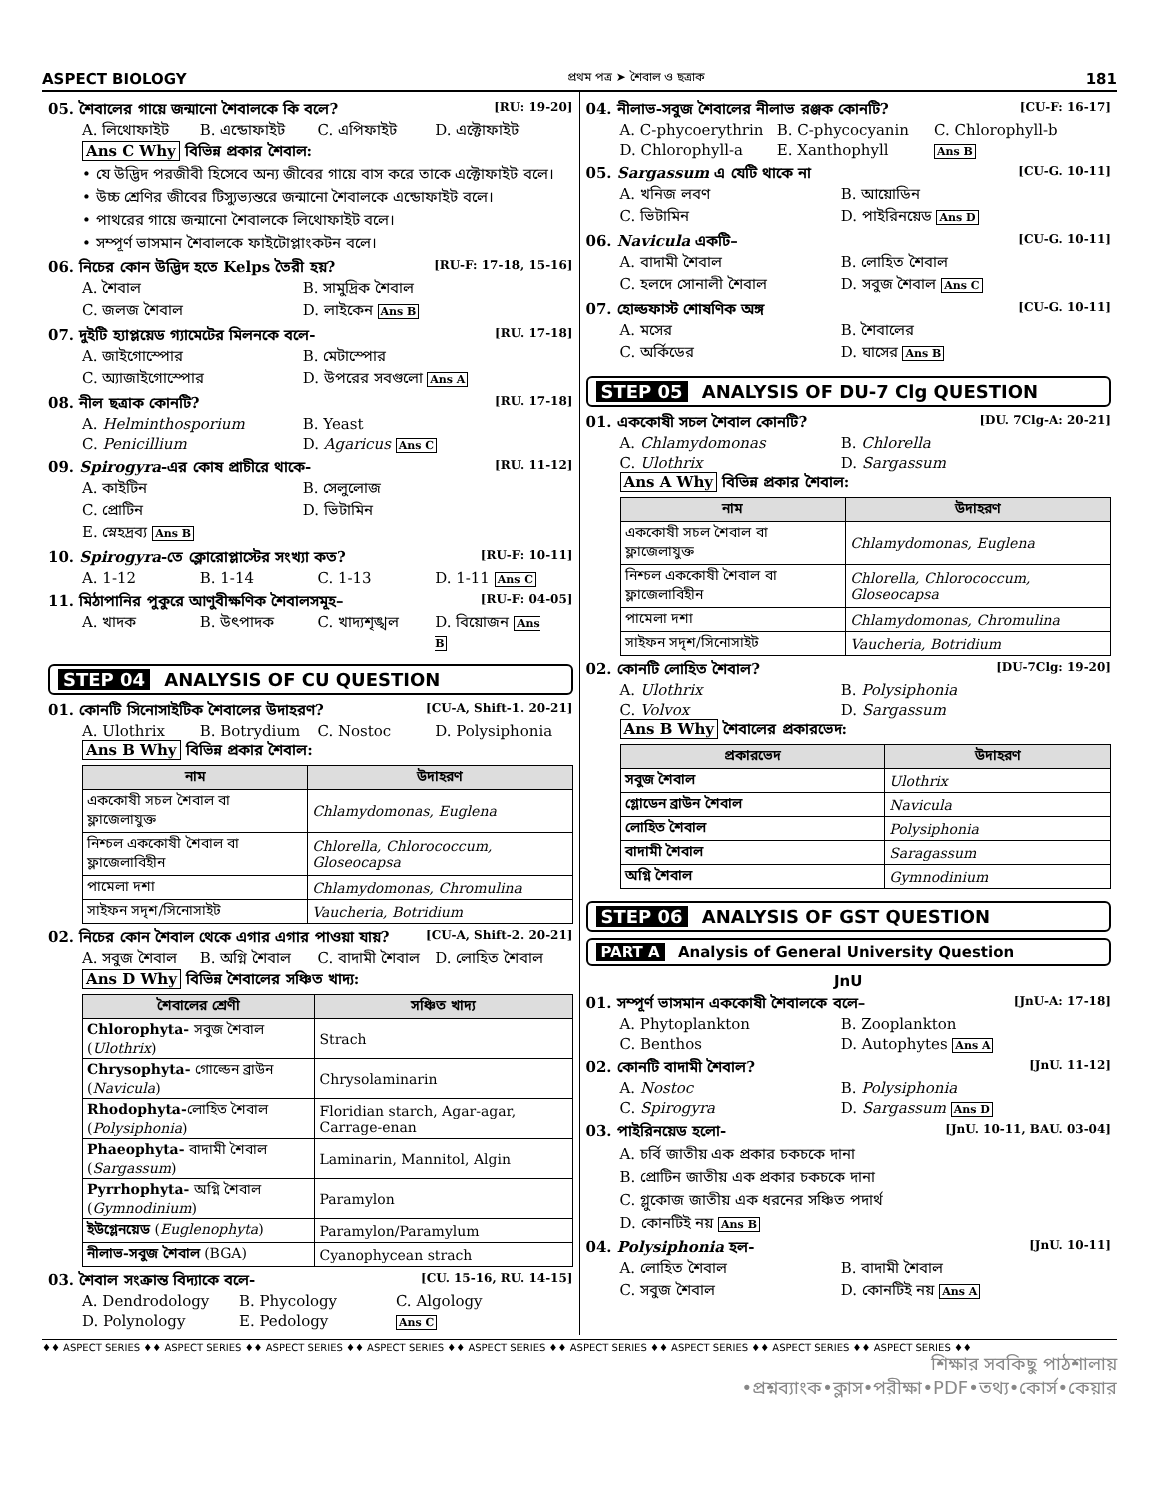ASPECT BIOLOGY প্রথম পত্র ➤ শৈবাল ও ছত্রাক 181
05. শৈবালের গায়ে জন্মানো শৈবালকে কি বলে? [RU: 19-20]
A. লিথোফাইট B. এন্ডোফাইট C. এপিফাইট D. এক্টোফাইট
Ans C Why বিভিন্ন প্রকার শৈবাল:
• যে উদ্ভিদ পরজীবী হিসেবে অন্য জীবের গায়ে বাস করে তাকে এক্টোফাইট বলে।
• উচ্চ শ্রেণির জীবের টিস্যুভ্যন্তরে জন্মানো শৈবালকে এন্ডোফাইট বলে।
• পাথরের গায়ে জন্মানো শৈবালকে লিথোফাইট বলে।
• সম্পূর্ণ ভাসমান শৈবালকে ফাইটোপ্লাংকটন বলে।
06. নিচের কোন উদ্ভিদ হতে Kelps তৈরী হয়? [RU-F: 17-18, 15-16]
A. শৈবাল B. সামুদ্রিক শৈবাল C. জলজ শৈবাল D. লাইকেন Ans B
07. দুইটি হ্যাপ্লয়েড গ্যামেটের মিলনকে বলে- [RU. 17-18]
A. জাইগোস্পোর B. মেটাস্পোর C. অ্যাজাইগোস্পোর D. উপরের সবগুলো Ans A
08. নীল ছত্রাক কোনটি? [RU. 17-18]
A. Helminthosporium B. Yeast C. Penicillium D. Agaricus Ans C
09. Spirogyra-এর কোষ প্রাচীরে থাকে- [RU. 11-12]
A. কাইটিন B. সেলুলোজ C. প্রোটিন D. ভিটামিন E. স্নেহদ্রব্য Ans B
10. Spirogyra-তে ক্লোরোপ্লাস্টের সংখ্যা কত? [RU-F: 10-11]
A. 1-12 B. 1-14 C. 1-13 D. 1-11 Ans C
11. মিঠাপানির পুকুরে আণুবীক্ষণিক শৈবালসমূহ– [RU-F: 04-05]
A. খাদক B. উৎপাদক C. খাদ্যশৃঙ্খল D. বিয়োজন Ans B
STEP 04 ANALYSIS OF CU QUESTION
01. কোনটি সিনোসাইটিক শৈবালের উদাহরণ? [CU-A, Shift-1. 20-21]
A. Ulothrix B. Botrydium C. Nostoc D. Polysiphonia
Ans B Why বিভিন্ন প্রকার শৈবাল:
| নাম | উদাহরণ |
| --- | --- |
| এককোষী সচল শৈবাল বা ফ্লাজেলাযুক্ত | Chlamydomonas, Euglena |
| নিশ্চল এককোষী শৈবাল বা ফ্লাজেলাবিহীন | Chlorella, Chlorococcum, Gloseocapsa |
| পামেলা দশা | Chlamydomonas, Chromulina |
| সাইফন সদৃশ/সিনোসাইট | Vaucheria, Botridium |
02. নিচের কোন শৈবাল থেকে এগার এগার পাওয়া যায়? [CU-A, Shift-2. 20-21]
A. সবুজ শৈবাল B. অগ্নি শৈবাল C. বাদামী শৈবাল D. লোহিত শৈবাল
Ans D Why বিভিন্ন শৈবালের সঞ্চিত খাদ্য:
| শৈবালের শ্রেণী | সঞ্চিত খাদ্য |
| --- | --- |
| Chlorophyta- সবুজ শৈবাল ( Ulothrix ) | Strach |
| Chrysophyta- গোল্ডেন ব্রাউন ( Navicula ) | Chrysolaminarin |
| Rhodophyta- লোহিত শৈবাল ( Polysiphonia ) | Floridian starch, Agar-agar, Carrage-enan |
| Phaeophyta- বাদামী শৈবাল ( Sargassum ) | Laminarin, Mannitol, Algin |
| Pyrrhophyta- অগ্নি শৈবাল ( Gymnodinium ) | Paramylon |
| ইউগ্লেনয়েড ( Euglenophyta ) | Paramylon/Paramylum |
| নীলাভ-সবুজ শৈবাল (BGA) | Cyanophycean strach |
03. শৈবাল সংক্রান্ত বিদ্যাকে বলে- [CU. 15-16, RU. 14-15]
A. Dendrodology B. Phycology C. Algology D. Polynology E. Pedology Ans C
04. নীলাভ-সবুজ শৈবালের নীলাভ রঞ্জক কোনটি? [CU-F: 16-17]
A. C-phycoerythrin B. C-phycocyanin C. Chlorophyll-b D. Chlorophyll-a E. Xanthophyll Ans B
05. Sargassum এ যেটি থাকে না [CU-G. 10-11]
A. খনিজ লবণ B. আয়োডিন C. ভিটামিন D. পাইরিনয়েড Ans D
06. Navicula একটি– [CU-G. 10-11]
A. বাদামী শৈবাল B. লোহিত শৈবাল C. হলদে সোনালী শৈবাল D. সবুজ শৈবাল Ans C
07. হোল্ডফাস্ট শোষণিক অঙ্গ [CU-G. 10-11]
A. মসের B. শৈবালের C. অর্কিডের D. ঘাসের Ans B
STEP 05 ANALYSIS OF DU-7 Clg QUESTION
01. এককোষী সচল শৈবাল কোনটি? [DU. 7Clg-A: 20-21]
A. Chlamydomonas B. Chlorella C. Ulothrix D. Sargassum
Ans A Why বিভিন্ন প্রকার শৈবাল:
| নাম | উদাহরণ |
| --- | --- |
| এককোষী সচল শৈবাল বা ফ্লাজেলাযুক্ত | Chlamydomonas, Euglena |
| নিশ্চল এককোষী শৈবাল বা ফ্লাজেলাবিহীন | Chlorella, Chlorococcum, Gloseocapsa |
| পামেলা দশা | Chlamydomonas, Chromulina |
| সাইফন সদৃশ/সিনোসাইট | Vaucheria, Botridium |
02. কোনটি লোহিত শৈবাল? [DU-7Clg: 19-20]
A. Ulothrix B. Polysiphonia C. Volvox D. Sargassum
Ans B Why শৈবালের প্রকারভেদ:
| প্রকারভেদ | উদাহরণ |
| --- | --- |
| সবুজ শৈবাল | Ulothrix |
| গ্লোডেন ব্রাউন শৈবাল | Navicula |
| লোহিত শৈবাল | Polysiphonia |
| বাদামী শৈবাল | Saragassum |
| অগ্নি শৈবাল | Gymnodinium |
STEP 06 ANALYSIS OF GST QUESTION
PART A Analysis of General University Question
JnU
01. সম্পূর্ণ ভাসমান এককোষী শৈবালকে বলে– [JnU-A: 17-18]
A. Phytoplankton B. Zooplankton C. Benthos D. Autophytes Ans A
02. কোনটি বাদামী শৈবাল? [JnU. 11-12]
A. Nostoc B. Polysiphonia C. Spirogyra D. Sargassum Ans D
03. পাইরিনয়েড হলো- [JnU. 10-11, BAU. 03-04]
A. চর্বি জাতীয় এক প্রকার চকচকে দানা
B. প্রোটিন জাতীয় এক প্রকার চকচকে দানা
C. গ্লুকোজ জাতীয় এক ধরনের সঞ্চিত পদার্থ
D. কোনটিই নয় Ans B
04. Polysiphonia হল- [JnU. 10-11]
A. লোহিত শৈবাল B. বাদামী শৈবাল C. সবুজ শৈবাল D. কোনটিই নয় Ans A
♦♦ ASPECT SERIES ♦♦ ASPECT SERIES ♦♦ ASPECT SERIES ♦♦ ASPECT SERIES ♦♦ ASPECT SERIES ♦♦ ASPECT SERIES ♦♦ ASPECT SERIES ♦♦ ASPECT SERIES ♦♦ ASPECT SERIES ♦♦
শিক্ষার সবকিছু পাঠশালায়
•প্রশ্নব্যাংক•ক্লাস•পরীক্ষা•PDF•তথ্য•কোর্স•কেয়ার